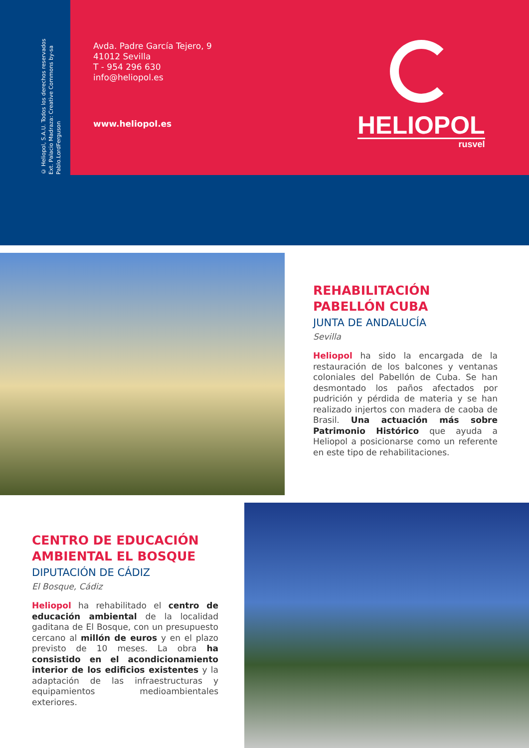© Heliopol, S.A.U. Todos los derechos reservados
Ext. Palacio Madraza: Creative Commons by-sa
Pablo.LordFerguson
Avda. Padre García Tejero, 9
41012 Sevilla
T - 954 296 630
info@heliopol.es
www.heliopol.es
HELIOPOL
rusvel
REHABILITACIÓN
PABELLÓN CUBA
JUNTA DE ANDALUCÍA
Sevilla
Heliopol ha sido la encargada de la restauración de los balcones y ventanas coloniales del Pabellón de Cuba. Se han desmontado los paños afectados por pudrición y pérdida de materia y se han realizado injertos con madera de caoba de Brasil. Una actuación más sobre Patrimonio Histórico que ayuda a Heliopol a posicionarse como un referente en este tipo de rehabilitaciones.
CENTRO DE EDUCACIÓN
AMBIENTAL EL BOSQUE
DIPUTACIÓN DE CÁDIZ
El Bosque, Cádiz
Heliopol ha rehabilitado el centro de educación ambiental de la localidad gaditana de El Bosque, con un presupuesto cercano al millón de euros y en el plazo previsto de 10 meses. La obra ha consistido en el acondicionamiento interior de los edificios existentes y la adaptación de las infraestructuras y equipamientos medioambientales exteriores.